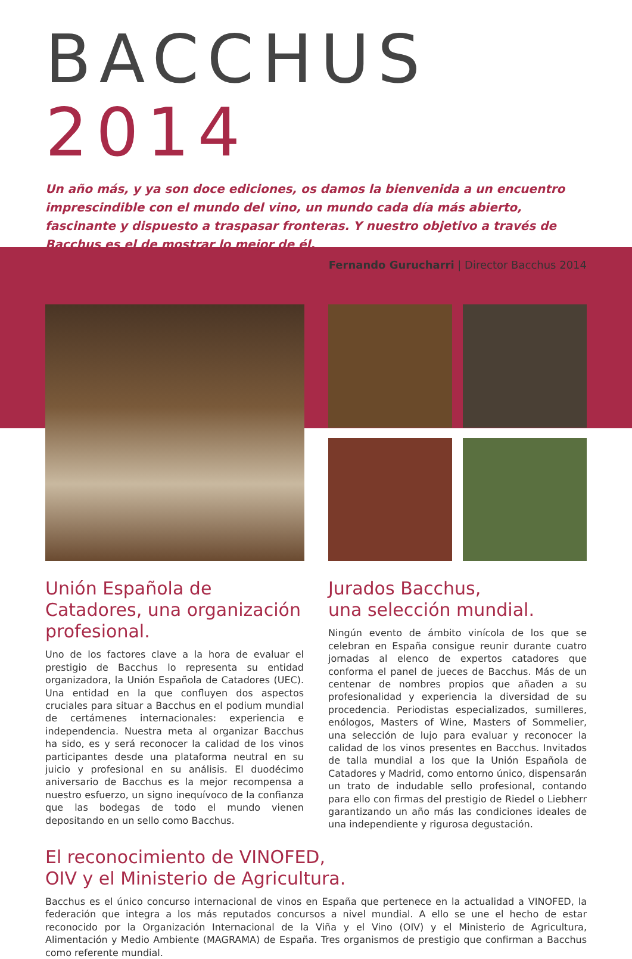BACCHUS 2014
Un año más, y ya son doce ediciones, os damos la bienvenida a un encuentro imprescindible con el mundo del vino, un mundo cada día más abierto, fascinante y dispuesto a traspasar fronteras. Y nuestro objetivo a través de Bacchus es el de mostrar lo mejor de él.
Fernando Gurucharri | Director Bacchus 2014
Unión Española de Catadores, una organización profesional.
Uno de los factores clave a la hora de evaluar el prestigio de Bacchus lo representa su entidad organizadora, la Unión Española de Catadores (UEC). Una entidad en la que confluyen dos aspectos cruciales para situar a Bacchus en el podium mundial de certámenes internacionales: experiencia e independencia. Nuestra meta al organizar Bacchus ha sido, es y será reconocer la calidad de los vinos participantes desde una plataforma neutral en su juicio y profesional en su análisis. El duodécimo aniversario de Bacchus es la mejor recompensa a nuestro esfuerzo, un signo inequívoco de la confianza que las bodegas de todo el mundo vienen depositando en un sello como Bacchus.
Jurados Bacchus,
una selección mundial.
Ningún evento de ámbito vinícola de los que se celebran en España consigue reunir durante cuatro jornadas al elenco de expertos catadores que conforma el panel de jueces de Bacchus. Más de un centenar de nombres propios que añaden a su profesionalidad y experiencia la diversidad de su procedencia. Periodistas especializados, sumilleres, enólogos, Masters of Wine, Masters of Sommelier, una selección de lujo para evaluar y reconocer la calidad de los vinos presentes en Bacchus. Invitados de talla mundial a los que la Unión Española de Catadores y Madrid, como entorno único, dispensarán un trato de indudable sello profesional, contando para ello con firmas del prestigio de Riedel o Liebherr garantizando un año más las condiciones ideales de una independiente y rigurosa degustación.
El reconocimiento de VINOFED,
OIV y el Ministerio de Agricultura.
Bacchus es el único concurso internacional de vinos en España que pertenece en la actualidad a VINOFED, la federación que integra a los más reputados concursos a nivel mundial. A ello se une el hecho de estar reconocido por la Organización Internacional de la Viña y el Vino (OIV) y el Ministerio de Agricultura, Alimentación y Medio Ambiente (MAGRAMA) de España. Tres organismos de prestigio que confirman a Bacchus como referente mundial.